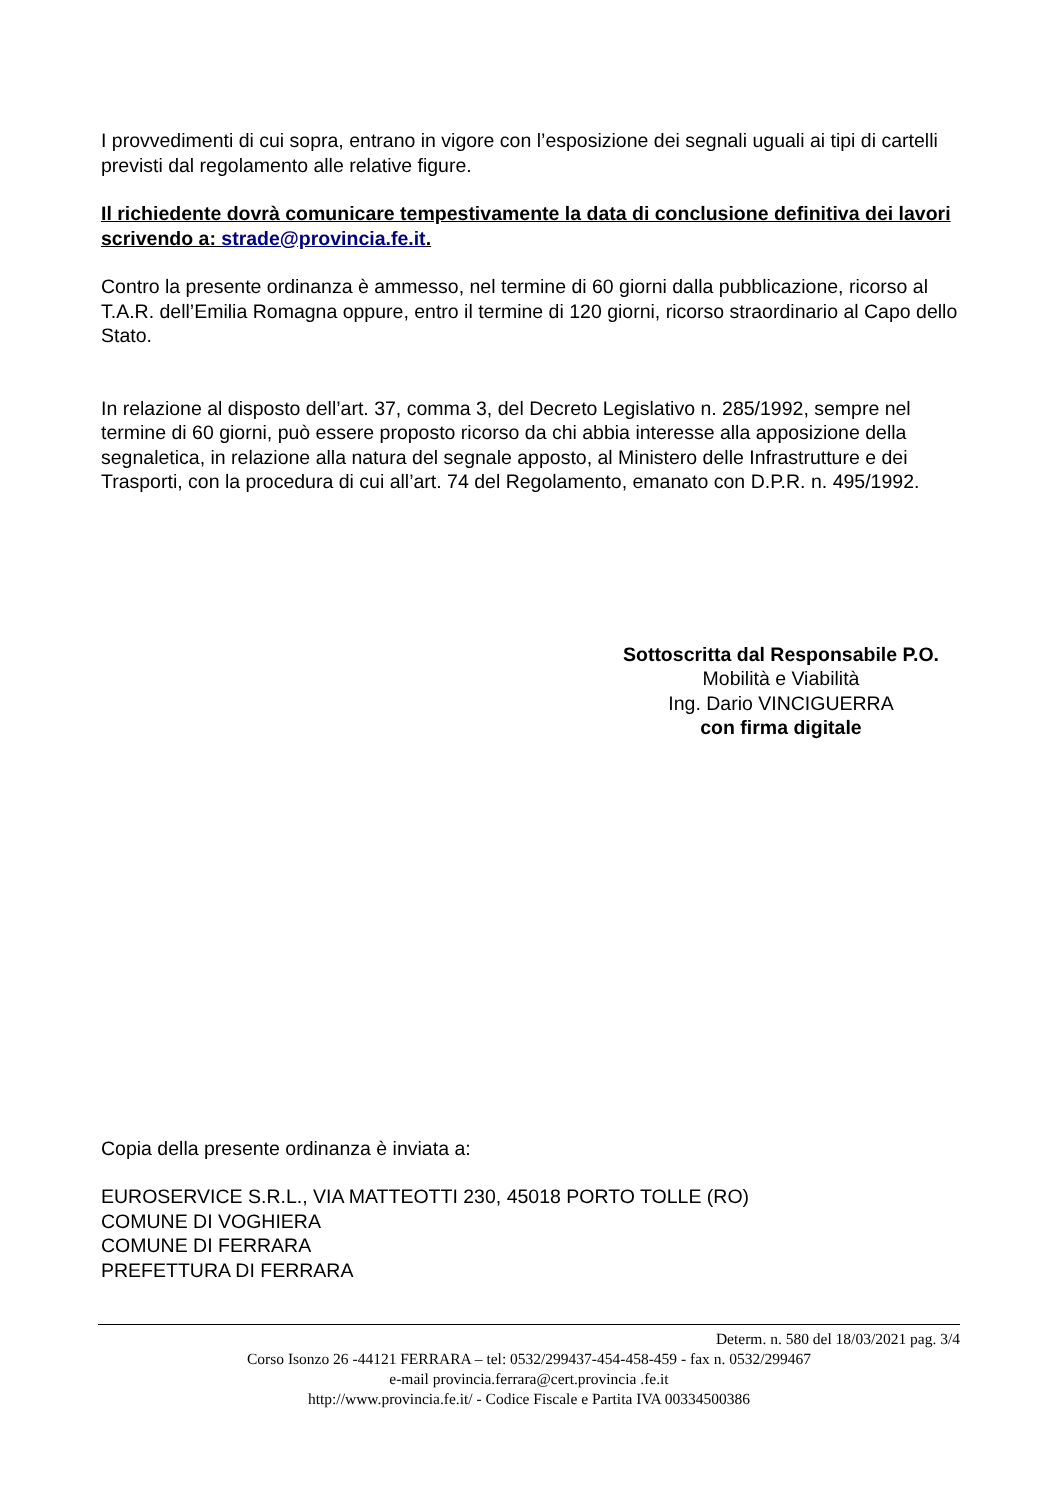I provvedimenti di cui sopra, entrano in vigore con l’esposizione dei segnali uguali ai tipi di cartelli previsti dal regolamento alle relative figure.
Il richiedente dovrà comunicare tempestivamente la data di conclusione definitiva dei lavori scrivendo a: strade@provincia.fe.it.
Contro la presente ordinanza è ammesso, nel termine di 60 giorni dalla pubblicazione, ricorso al T.A.R. dell’Emilia Romagna oppure, entro il termine di 120 giorni, ricorso straordinario al Capo dello Stato.
In relazione al disposto dell’art. 37, comma 3, del Decreto Legislativo n. 285/1992, sempre nel termine di 60 giorni, può essere proposto ricorso da chi abbia interesse alla apposizione della segnaletica, in relazione alla natura del segnale apposto, al Ministero delle Infrastrutture e dei Trasporti, con la procedura di cui all’art. 74 del Regolamento, emanato con D.P.R. n. 495/1992.
Sottoscritta dal Responsabile P.O.
Mobilità e Viabilità
Ing. Dario VINCIGUERRA
con firma digitale
Copia della presente ordinanza è inviata a:
EUROSERVICE S.R.L., VIA MATTEOTTI 230, 45018 PORTO TOLLE (RO)
COMUNE DI VOGHIERA
COMUNE DI FERRARA
PREFETTURA DI FERRARA
Determ. n. 580 del 18/03/2021 pag. 3/4
Corso Isonzo 26 -44121 FERRARA – tel: 0532/299437-454-458-459 - fax n. 0532/299467
e-mail provincia.ferrara@cert.provincia .fe.it
http://www.provincia.fe.it/ - Codice Fiscale e Partita IVA 00334500386